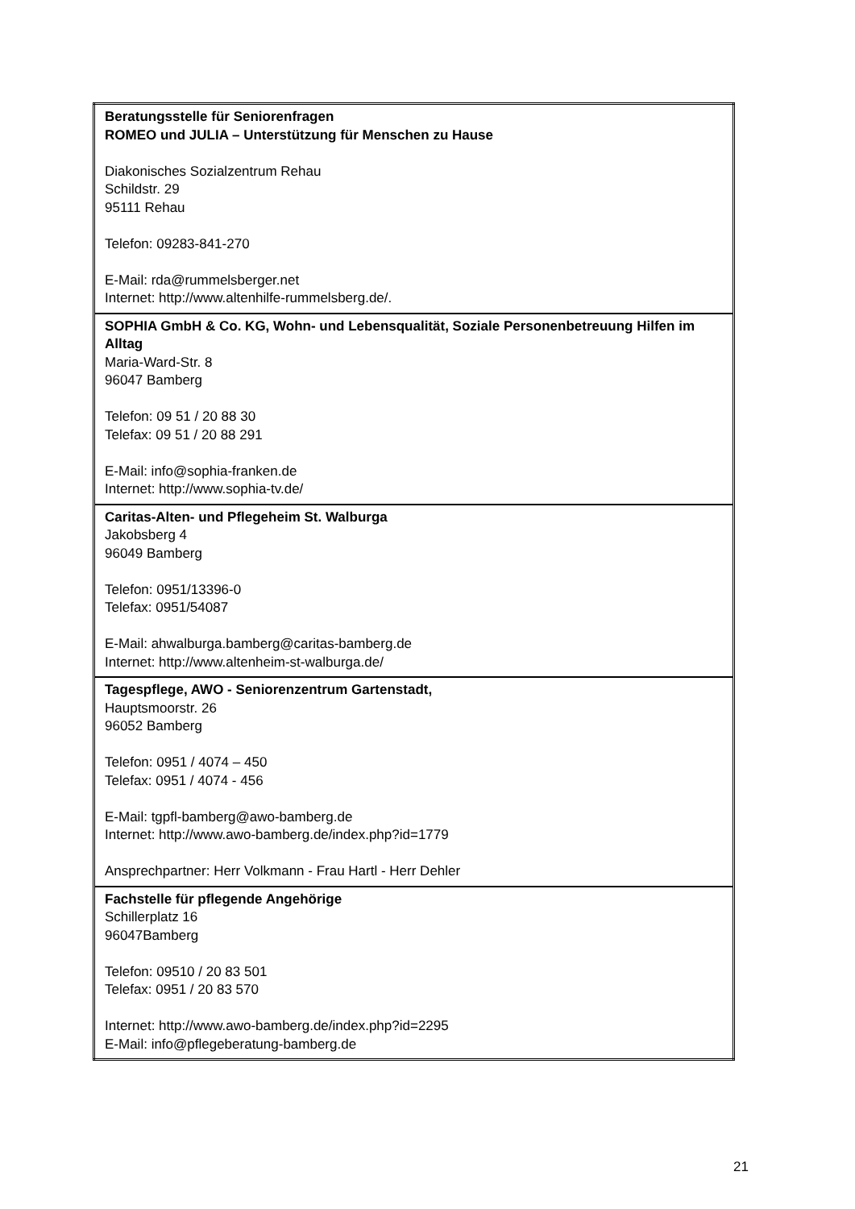| Beratungsstelle für Seniorenfragen ROMEO und JULIA – Unterstützung für Menschen zu Hause Diakonisches Sozialzentrum Rehau Schildstr. 29 95111 Rehau Telefon: 09283-841-270 E-Mail: rda@rummelsberger.net Internet: http://www.altenhilfe-rummelsberg.de/ . |
| SOPHIA GmbH & Co. KG, Wohn- und Lebensqualität, Soziale Personenbetreuung Hilfen im Alltag Maria-Ward-Str. 8 96047 Bamberg Telefon: 09 51 / 20 88 30 Telefax: 09 51 / 20 88 291 E-Mail: info@sophia-franken.de Internet: http://www.sophia-tv.de/ |
| Caritas-Alten- und Pflegeheim St. Walburga Jakobsberg 4 96049 Bamberg Telefon: 0951/13396-0 Telefax: 0951/54087 E-Mail: ahwalburga.bamberg@caritas-bamberg.de Internet: http://www.altenheim-st-walburga.de/ |
| Tagespflege, AWO - Seniorenzentrum Gartenstadt, Hauptsmoorstr. 26 96052 Bamberg Telefon: 0951 / 4074 – 450 Telefax: 0951 / 4074 - 456 E-Mail: tgpfl-bamberg@awo-bamberg.de Internet: http://www.awo-bamberg.de/index.php?id=1779 Ansprechpartner: Herr Volkmann - Frau Hartl - Herr Dehler |
| Fachstelle für pflegende Angehörige Schillerplatz 16 96047Bamberg Telefon: 09510 / 20 83 501 Telefax: 0951 / 20 83 570 Internet: http://www.awo-bamberg.de/index.php?id=2295 E-Mail: info@pflegeberatung-bamberg.de |
21